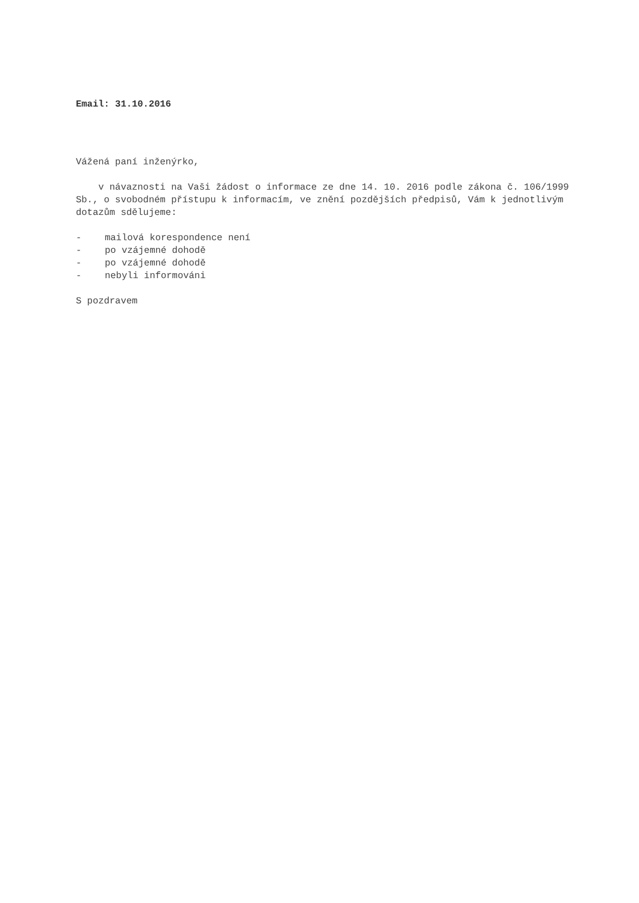Email: 31.10.2016
Vážená paní inženýrko,
v návaznosti na Vaši žádost o informace ze dne 14. 10. 2016 podle zákona č. 106/1999 Sb., o svobodném přístupu k informacím, ve znění pozdějších předpisů, Vám k jednotlivým dotazům sdělujeme:
- mailová korespondence není
- po vzájemné dohodě
- po vzájemné dohodě
- nebyli informováni
S pozdravem